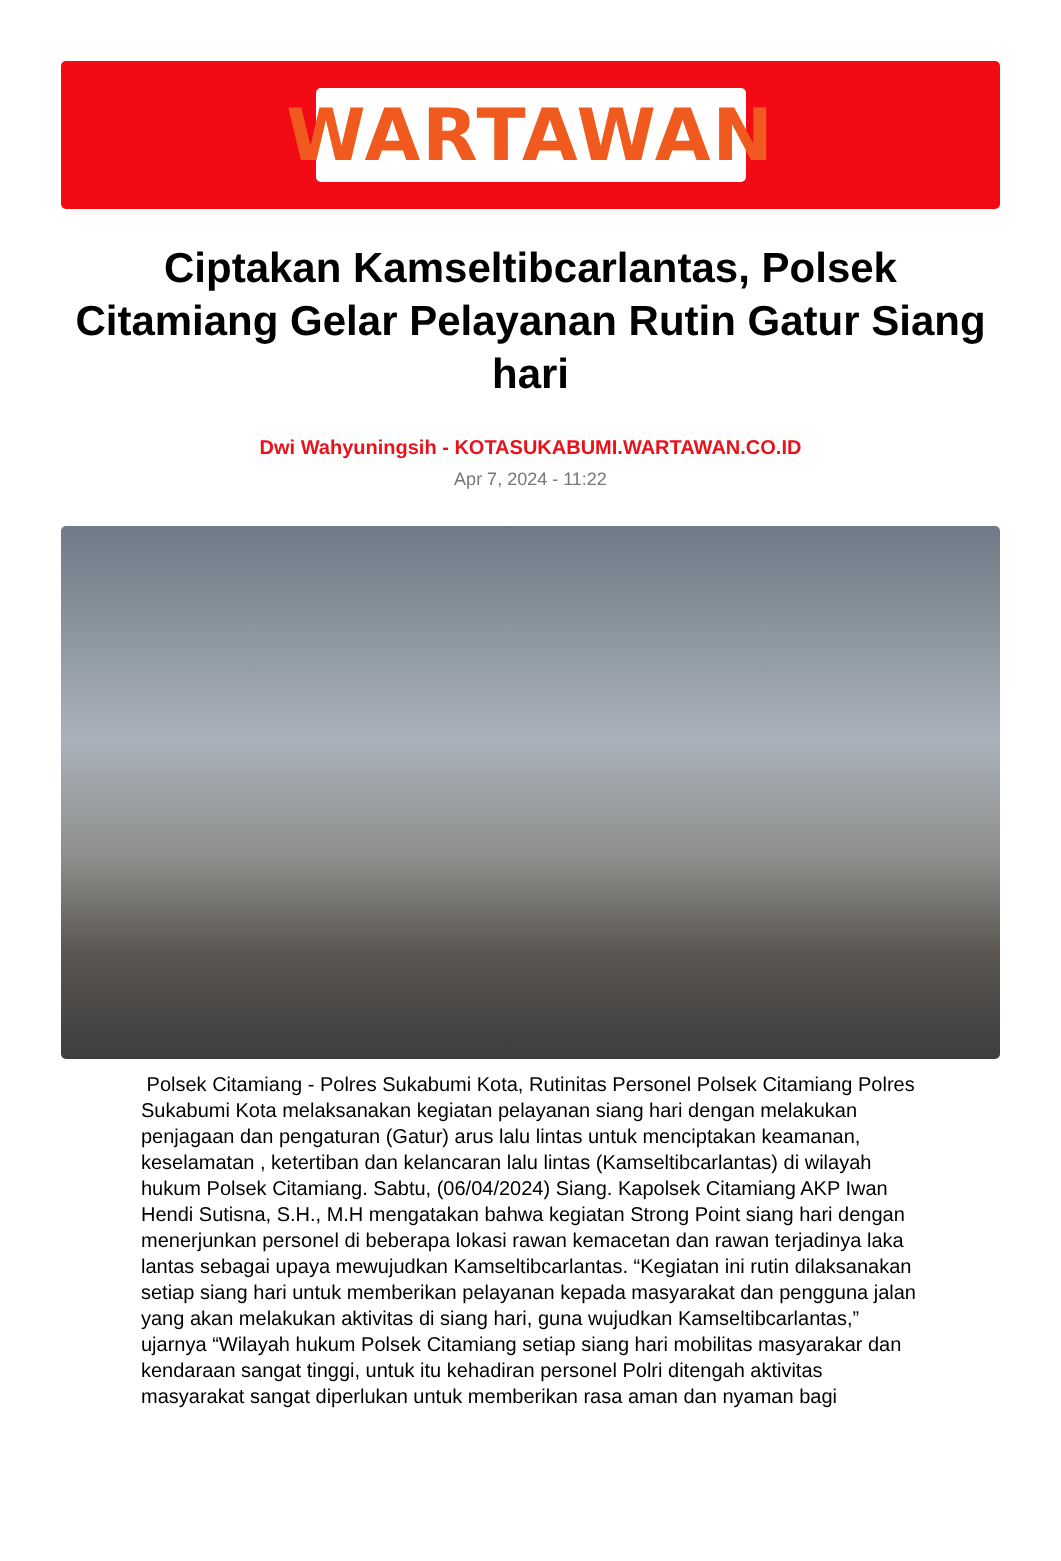WARTAWAN
Ciptakan Kamseltibcarlantas, Polsek Citamiang Gelar Pelayanan Rutin Gatur Siang hari
Dwi Wahyuningsih - KOTASUKABUMI.WARTAWAN.CO.ID
Apr 7, 2024 - 11:22
Polsek Citamiang - Polres Sukabumi Kota, Rutinitas Personel Polsek Citamiang Polres Sukabumi Kota melaksanakan kegiatan pelayanan siang hari dengan melakukan penjagaan dan pengaturan (Gatur) arus lalu lintas untuk menciptakan keamanan, keselamatan , ketertiban dan kelancaran lalu lintas (Kamseltibcarlantas) di wilayah hukum Polsek Citamiang. Sabtu, (06/04/2024) Siang. Kapolsek Citamiang AKP Iwan Hendi Sutisna, S.H., M.H mengatakan bahwa kegiatan Strong Point siang hari dengan menerjunkan personel di beberapa lokasi rawan kemacetan dan rawan terjadinya laka lantas sebagai upaya mewujudkan Kamseltibcarlantas. “Kegiatan ini rutin dilaksanakan setiap siang hari untuk memberikan pelayanan kepada masyarakat dan pengguna jalan yang akan melakukan aktivitas di siang hari, guna wujudkan Kamseltibcarlantas,” ujarnya “Wilayah hukum Polsek Citamiang setiap siang hari mobilitas masyarakar dan kendaraan sangat tinggi, untuk itu kehadiran personel Polri ditengah aktivitas masyarakat sangat diperlukan untuk memberikan rasa aman dan nyaman bagi